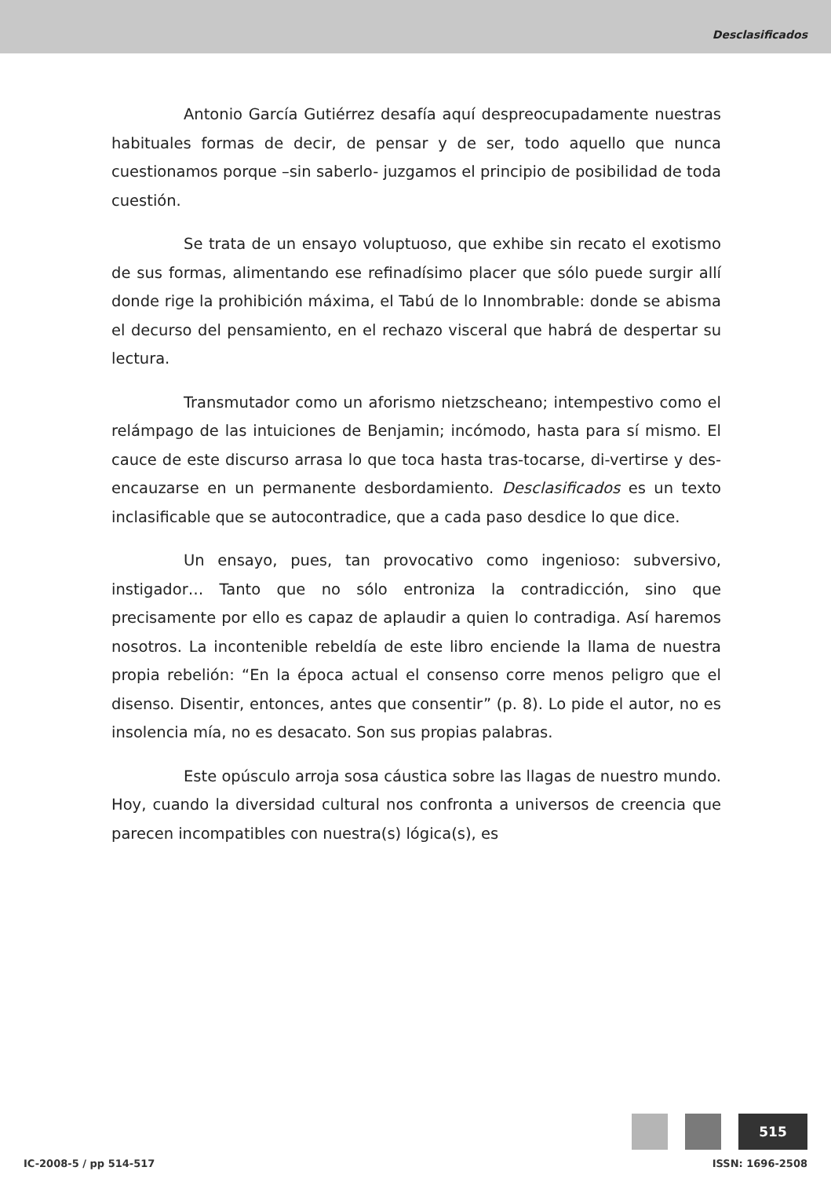Desclasificados
Antonio García Gutiérrez desafía aquí despreocupadamente nuestras habituales formas de decir, de pensar y de ser, todo aquello que nunca cuestionamos porque –sin saberlo- juzgamos el principio de posibilidad de toda cuestión.
Se trata de un ensayo voluptuoso, que exhibe sin recato el exotismo de sus formas, alimentando ese refinadísimo placer que sólo puede surgir allí donde rige la prohibición máxima, el Tabú de lo Innombrable: donde se abisma el decurso del pensamiento, en el rechazo visceral que habrá de despertar su lectura.
Transmutador como un aforismo nietzscheano; intempestivo como el relámpago de las intuiciones de Benjamin; incómodo, hasta para sí mismo. El cauce de este discurso arrasa lo que toca hasta tras-tocarse, di-vertirse y des-encauzarse en un permanente desbordamiento. Desclasificados es un texto inclasificable que se autocontradice, que a cada paso desdice lo que dice.
Un ensayo, pues, tan provocativo como ingenioso: subversivo, instigador… Tanto que no sólo entroniza la contradicción, sino que precisamente por ello es capaz de aplaudir a quien lo contradiga. Así haremos nosotros. La incontenible rebeldía de este libro enciende la llama de nuestra propia rebelión: “En la época actual el consenso corre menos peligro que el disenso. Disentir, entonces, antes que consentir” (p. 8). Lo pide el autor, no es insolencia mía, no es desacato. Son sus propias palabras.
Este opúsculo arroja sosa cáustica sobre las llagas de nuestro mundo. Hoy, cuando la diversidad cultural nos confronta a universos de creencia que parecen incompatibles con nuestra(s) lógica(s), es
515
IC-2008-5 / pp 514-517 ISSN: 1696-2508